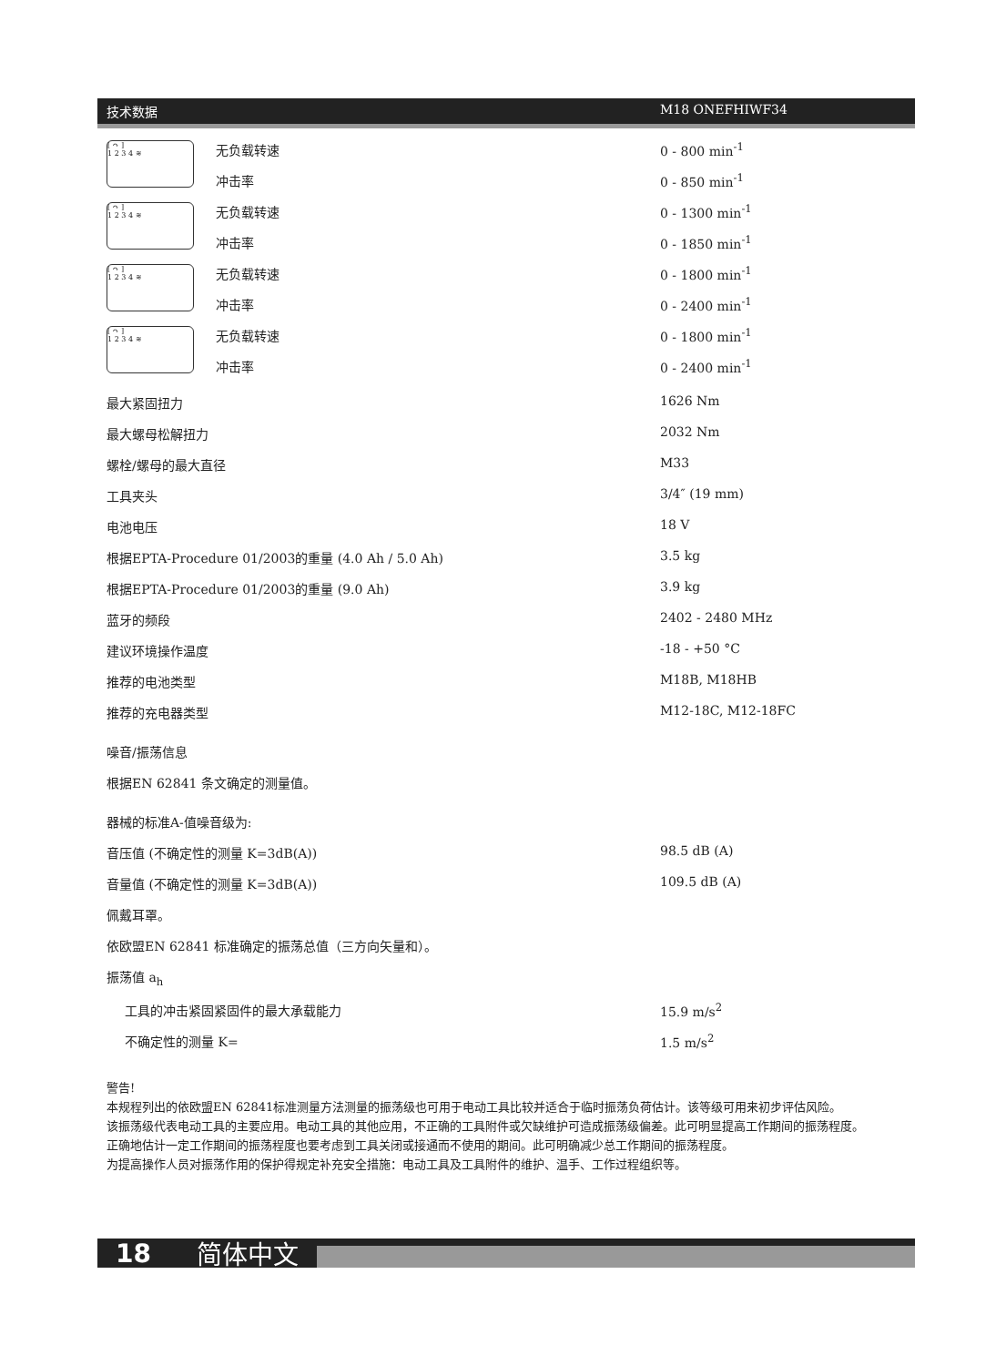技术数据 M18 ONEFHIWF34
| [ ↷ ] 1 2 3 4 ≋ | 无负载转速 | 0 - 800 min<sup>-1</sup> |
| | 冲击率 | 0 - 850 min<sup>-1</sup> |
| [ ↷ ] 1 2 3 4 ≋ | 无负载转速 | 0 - 1300 min<sup>-1</sup> |
| | 冲击率 | 0 - 1850 min<sup>-1</sup> |
| [ ↷ ] 1 2 3 4 ≋ | 无负载转速 | 0 - 1800 min<sup>-1</sup> |
| | 冲击率 | 0 - 2400 min<sup>-1</sup> |
| [ ↷ ] 1 2 3 4 ≋ | 无负载转速 | 0 - 1800 min<sup>-1</sup> |
| | 冲击率 | 0 - 2400 min<sup>-1</sup> |
| 最大紧固扭力 | 1626 Nm |
| 最大螺母松解扭力 | 2032 Nm |
| 螺栓/螺母的最大直径 | M33 |
| 工具夹头 | 3/4″ (19 mm) |
| 电池电压 | 18 V |
| 根据EPTA-Procedure 01/2003的重量 (4.0 Ah / 5.0 Ah) | 3.5 kg |
| 根据EPTA-Procedure 01/2003的重量 (9.0 Ah) | 3.9 kg |
| 蓝牙的频段 | 2402 - 2480 MHz |
| 建议环境操作温度 | -18 - +50 °C |
| 推荐的电池类型 | M18B, M18HB |
| 推荐的充电器类型 | M12-18C, M12-18FC |
| 噪音/振荡信息 | |
| 根据EN 62841 条文确定的测量值。 | |
| 器械的标准A-值噪音级为: | |
| 音压值 (不确定性的测量 K=3dB(A)) | 98.5 dB (A) |
| 音量值 (不确定性的测量 K=3dB(A)) | 109.5 dB (A) |
| 佩戴耳罩。 | |
| 依欧盟EN 62841 标准确定的振荡总值（三方向矢量和）。 | |
| 振荡值 a<sub>h</sub> | |
| 工具的冲击紧固紧固件的最大承载能力 | 15.9 m/s<sup>2</sup> |
| 不确定性的测量 K= | 1.5 m/s<sup>2</sup> |
警告!
本规程列出的依欧盟EN 62841标准测量方法测量的振荡级也可用于电动工具比较并适合于临时振荡负荷估计。该等级可用来初步评估风险。
该振荡级代表电动工具的主要应用。电动工具的其他应用，不正确的工具附件或欠缺维护可造成振荡级偏差。此可明显提高工作期间的振荡程度。
正确地估计一定工作期间的振荡程度也要考虑到工具关闭或接通而不使用的期间。此可明确减少总工作期间的振荡程度。
为提高操作人员对振荡作用的保护得规定补充安全措施：电动工具及工具附件的维护、温手、工作过程组织等。
18 简体中文